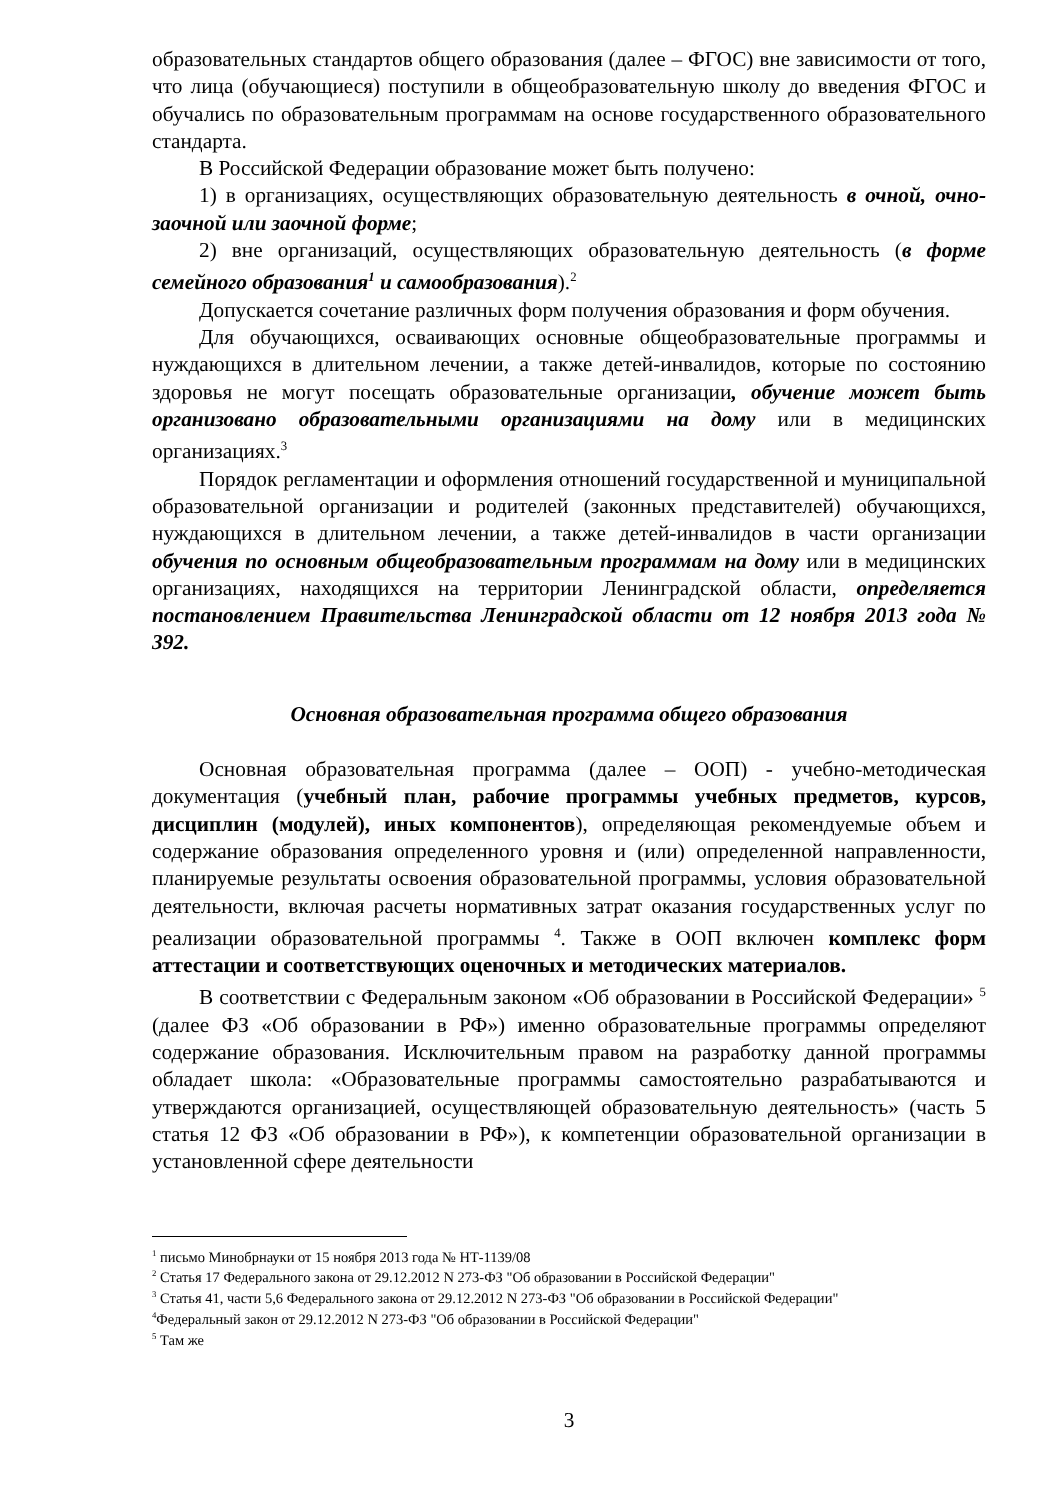образовательных стандартов общего образования (далее – ФГОС) вне зависимости от того, что лица (обучающиеся) поступили в общеобразовательную школу до введения ФГОС и обучались по образовательным программам на основе государственного образовательного стандарта.
В Российской Федерации образование может быть получено:
1) в организациях, осуществляющих образовательную деятельность в очной, очно-заочной или заочной форме;
2) вне организаций, осуществляющих образовательную деятельность (в форме семейного образования<sup>1</sup> и самообразования).<sup>2</sup>
Допускается сочетание различных форм получения образования и форм обучения.
Для обучающихся, осваивающих основные общеобразовательные программы и нуждающихся в длительном лечении, а также детей-инвалидов, которые по состоянию здоровья не могут посещать образовательные организации, обучение может быть организовано образовательными организациями на дому или в медицинских организациях.<sup>3</sup>
Порядок регламентации и оформления отношений государственной и муниципальной образовательной организации и родителей (законных представителей) обучающихся, нуждающихся в длительном лечении, а также детей-инвалидов в части организации обучения по основным общеобразовательным программам на дому или в медицинских организациях, находящихся на территории Ленинградской области, определяется постановлением Правительства Ленинградской области от 12 ноября 2013 года № 392.
Основная образовательная программа общего образования
Основная образовательная программа (далее – ООП) - учебно-методическая документация (учебный план, рабочие программы учебных предметов, курсов, дисциплин (модулей), иных компонентов), определяющая рекомендуемые объем и содержание образования определенного уровня и (или) определенной направленности, планируемые результаты освоения образовательной программы, условия образовательной деятельности, включая расчеты нормативных затрат оказания государственных услуг по реализации образовательной программы <sup>4</sup>. Также в ООП включен комплекс форм аттестации и соответствующих оценочных и методических материалов.
В соответствии с Федеральным законом «Об образовании в Российской Федерации» <sup>5</sup> (далее ФЗ «Об образовании в РФ») именно образовательные программы определяют содержание образования. Исключительным правом на разработку данной программы обладает школа: «Образовательные программы самостоятельно разрабатываются и утверждаются организацией, осуществляющей образовательную деятельность» (часть 5 статья 12 ФЗ «Об образовании в РФ»), к компетенции образовательной организации в установленной сфере деятельности
<sup>1</sup> письмо Минобрнауки от 15 ноября 2013 года № НТ-1139/08
<sup>2</sup> Статья 17 Федерального закона от 29.12.2012 N 273-ФЗ "Об образовании в Российской Федерации"
<sup>3</sup> Статья 41, части 5,6 Федерального закона от 29.12.2012 N 273-ФЗ "Об образовании в Российской Федерации"
<sup>4</sup> Федеральный закон от 29.12.2012 N 273-ФЗ "Об образовании в Российской Федерации"
<sup>5</sup> Там же
3